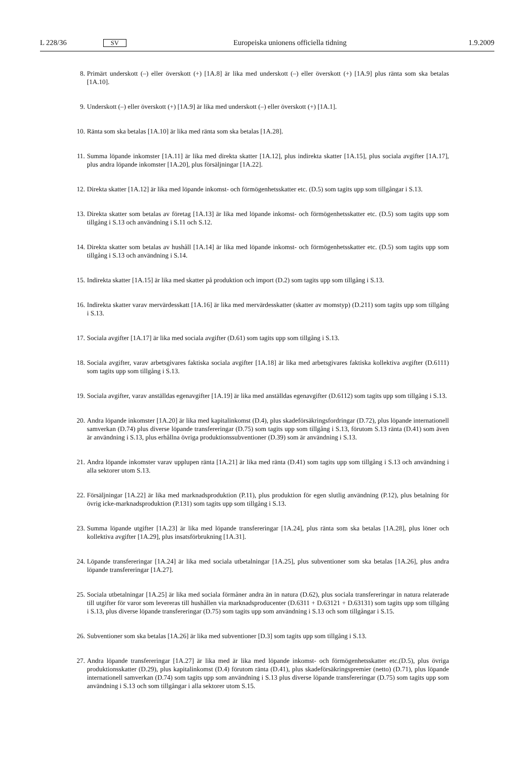L 228/36 SV Europeiska unionens officiella tidning 1.9.2009
8. Primärt underskott (–) eller överskott (+) [1A.8] är lika med underskott (–) eller överskott (+) [1A.9] plus ränta som ska betalas [1A.10].
9. Underskott (–) eller överskott (+) [1A.9] är lika med underskott (–) eller överskott (+) [1A.1].
10. Ränta som ska betalas [1A.10] är lika med ränta som ska betalas [1A.28].
11. Summa löpande inkomster [1A.11] är lika med direkta skatter [1A.12], plus indirekta skatter [1A.15], plus sociala avgifter [1A.17], plus andra löpande inkomster [1A.20], plus försäljningar [1A.22].
12. Direkta skatter [1A.12] är lika med löpande inkomst- och förmögenhetsskatter etc. (D.5) som tagits upp som tillgångar i S.13.
13. Direkta skatter som betalas av företag [1A.13] är lika med löpande inkomst- och förmögenhetsskatter etc. (D.5) som tagits upp som tillgång i S.13 och användning i S.11 och S.12.
14. Direkta skatter som betalas av hushåll [1A.14] är lika med löpande inkomst- och förmögenhetsskatter etc. (D.5) som tagits upp som tillgång i S.13 och användning i S.14.
15. Indirekta skatter [1A.15] är lika med skatter på produktion och import (D.2) som tagits upp som tillgång i S.13.
16. Indirekta skatter varav mervärdesskatt [1A.16] är lika med mervärdesskatter (skatter av momstyp) (D.211) som tagits upp som tillgång i S.13.
17. Sociala avgifter [1A.17] är lika med sociala avgifter (D.61) som tagits upp som tillgång i S.13.
18. Sociala avgifter, varav arbetsgivares faktiska sociala avgifter [1A.18] är lika med arbetsgivares faktiska kollektiva avgifter (D.6111) som tagits upp som tillgång i S.13.
19. Sociala avgifter, varav anställdas egenavgifter [1A.19] är lika med anställdas egenavgifter (D.6112) som tagits upp som tillgång i S.13.
20. Andra löpande inkomster [1A.20] är lika med kapitalinkomst (D.4), plus skadeförsäkringsfordringar (D.72), plus löpande internationell samverkan (D.74) plus diverse löpande transfereringar (D.75) som tagits upp som tillgång i S.13, förutom S.13 ränta (D.41) som även är användning i S.13, plus erhållna övriga produktionssubventioner (D.39) som är användning i S.13.
21. Andra löpande inkomster varav upplupen ränta [1A.21] är lika med ränta (D.41) som tagits upp som tillgång i S.13 och användning i alla sektorer utom S.13.
22. Försäljningar [1A.22] är lika med marknadsproduktion (P.11), plus produktion för egen slutlig användning (P.12), plus betalning för övrig icke-marknadsproduktion (P.131) som tagits upp som tillgång i S.13.
23. Summa löpande utgifter [1A.23] är lika med löpande transfereringar [1A.24], plus ränta som ska betalas [1A.28], plus löner och kollektiva avgifter [1A.29], plus insatsförbrukning [1A.31].
24. Löpande transfereringar [1A.24] är lika med sociala utbetalningar [1A.25], plus subventioner som ska betalas [1A.26], plus andra löpande transfereringar [1A.27].
25. Sociala utbetalningar [1A.25] är lika med sociala förmåner andra än in natura (D.62), plus sociala transfereringar in natura relaterade till utgifter för varor som levereras till hushållen via marknadsproducenter (D.6311 + D.63121 + D.63131) som tagits upp som tillgång i S.13, plus diverse löpande transfereringar (D.75) som tagits upp som användning i S.13 och som tillgångar i S.15.
26. Subventioner som ska betalas [1A.26] är lika med subventioner [D.3] som tagits upp som tillgång i S.13.
27. Andra löpande transfereringar [1A.27] är lika med är lika med löpande inkomst- och förmögenhetsskatter etc.(D.5), plus övriga produktionsskatter (D.29), plus kapitalinkomst (D.4) förutom ränta (D.41), plus skadeförsäkringspremier (netto) (D.71), plus löpande internationell samverkan (D.74) som tagits upp som användning i S.13 plus diverse löpande transfereringar (D.75) som tagits upp som användning i S.13 och som tillgångar i alla sektorer utom S.15.